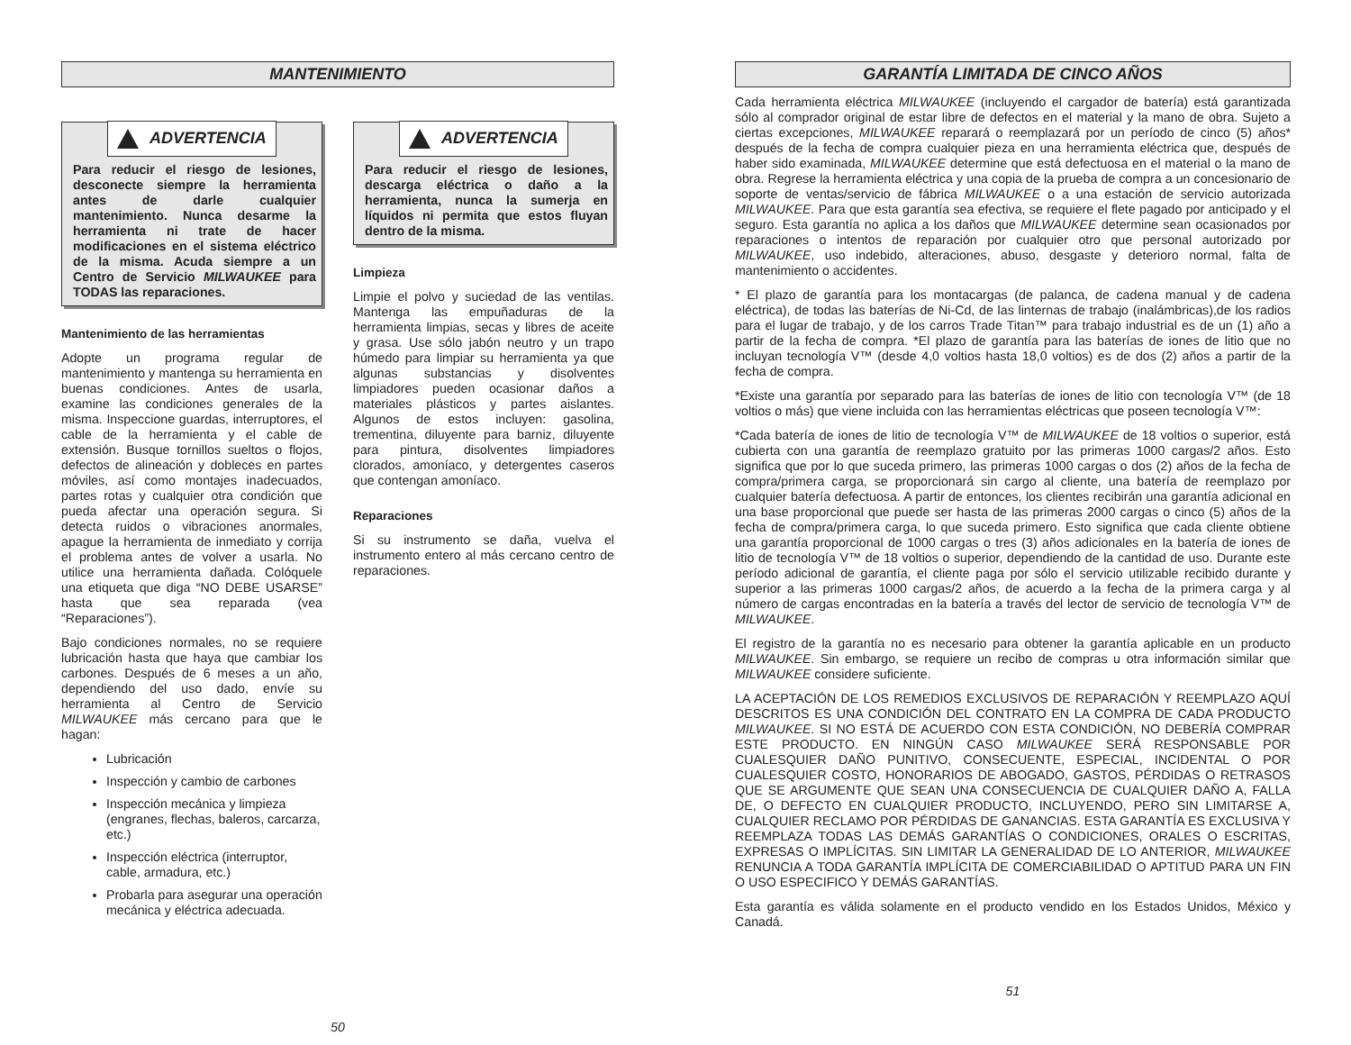MANTENIMIENTO
ADVERTENCIA
Para reducir el riesgo de lesiones, desconecte siempre la herramienta antes de darle cualquier mantenimiento. Nunca desarme la herramienta ni trate de hacer modificaciones en el sistema eléctrico de la misma. Acuda siempre a un Centro de Servicio MILWAUKEE para TODAS las reparaciones.
Mantenimiento de las herramientas
Adopte un programa regular de mantenimiento y mantenga su herramienta en buenas condiciones. Antes de usarla, examine las condiciones generales de la misma. Inspeccione guardas, interruptores, el cable de la herramienta y el cable de extensión. Busque tornillos sueltos o flojos, defectos de alineación y dobleces en partes móviles, así como montajes inadecuados, partes rotas y cualquier otra condición que pueda afectar una operación segura. Si detecta ruidos o vibraciones anormales, apague la herramienta de inmediato y corrija el problema antes de volver a usarla. No utilice una herramienta dañada. Colóquele una etiqueta que diga “NO DEBE USARSE” hasta que sea reparada (vea “Reparaciones”).
Bajo condiciones normales, no se requiere lubricación hasta que haya que cambiar los carbones. Después de 6 meses a un año, dependiendo del uso dado, envíe su herramienta al Centro de Servicio MILWAUKEE más cercano para que le hagan:
Lubricación
Inspección y cambio de carbones
Inspección mecánica y limpieza (engranes, flechas, baleros, carcarza, etc.)
Inspección eléctrica (interruptor, cable, armadura, etc.)
Probarla para asegurar una operación mecánica y eléctrica adecuada.
ADVERTENCIA
Para reducir el riesgo de lesiones, descarga eléctrica o daño a la herramienta, nunca la sumerja en líquidos ni permita que estos fluyan dentro de la misma.
Limpieza
Limpie el polvo y suciedad de las ventilas. Mantenga las empuñaduras de la herramienta limpias, secas y libres de aceite y grasa. Use sólo jabón neutro y un trapo húmedo para limpiar su herramienta ya que algunas substancias y disolventes limpiadores pueden ocasionar daños a materiales plásticos y partes aislantes. Algunos de estos incluyen: gasolina, trementina, diluyente para barniz, diluyente para pintura, disolventes limpiadores clorados, amoníaco, y detergentes caseros que contengan amoníaco.
Reparaciones
Si su instrumento se daña, vuelva el instrumento entero al más cercano centro de reparaciones.
50
GARANTÍA LIMITADA DE CINCO AÑOS
Cada herramienta eléctrica MILWAUKEE (incluyendo el cargador de batería) está garantizada sólo al comprador original de estar libre de defectos en el material y la mano de obra. Sujeto a ciertas excepciones, MILWAUKEE reparará o reemplazará por un período de cinco (5) años* después de la fecha de compra cualquier pieza en una herramienta eléctrica que, después de haber sido examinada, MILWAUKEE determine que está defectuosa en el material o la mano de obra. Regrese la herramienta eléctrica y una copia de la prueba de compra a un concesionario de soporte de ventas/servicio de fábrica MILWAUKEE o a una estación de servicio autorizada MILWAUKEE. Para que esta garantía sea efectiva, se requiere el flete pagado por anticipado y el seguro. Esta garantía no aplica a los daños que MILWAUKEE determine sean ocasionados por reparaciones o intentos de reparación por cualquier otro que personal autorizado por MILWAUKEE, uso indebido, alteraciones, abuso, desgaste y deterioro normal, falta de mantenimiento o accidentes.
* El plazo de garantía para los montacargas (de palanca, de cadena manual y de cadena eléctrica), de todas las baterías de Ni-Cd, de las linternas de trabajo (inalámbricas),de los radios para el lugar de trabajo, y de los carros Trade Titan™ para trabajo industrial es de un (1) año a partir de la fecha de compra. *El plazo de garantía para las baterías de iones de litio que no incluyan tecnología V™ (desde 4,0 voltios hasta 18,0 voltios) es de dos (2) años a partir de la fecha de compra.
*Existe una garantía por separado para las baterías de iones de litio con tecnología V™ (de 18 voltios o más) que viene incluida con las herramientas eléctricas que poseen tecnología V™:
*Cada batería de iones de litio de tecnología V™ de MILWAUKEE de 18 voltios o superior, está cubierta con una garantía de reemplazo gratuito por las primeras 1000 cargas/2 años. Esto significa que por lo que suceda primero, las primeras 1000 cargas o dos (2) años de la fecha de compra/primera carga, se proporcionará sin cargo al cliente, una batería de reemplazo por cualquier batería defectuosa. A partir de entonces, los clientes recibirán una garantía adicional en una base proporcional que puede ser hasta de las primeras 2000 cargas o cinco (5) años de la fecha de compra/primera carga, lo que suceda primero. Esto significa que cada cliente obtiene una garantía proporcional de 1000 cargas o tres (3) años adicionales en la batería de iones de litio de tecnología V™ de 18 voltios o superior, dependiendo de la cantidad de uso. Durante este período adicional de garantía, el cliente paga por sólo el servicio utilizable recibido durante y superior a las primeras 1000 cargas/2 años, de acuerdo a la fecha de la primera carga y al número de cargas encontradas en la batería a través del lector de servicio de tecnología V™ de MILWAUKEE.
El registro de la garantía no es necesario para obtener la garantía aplicable en un producto MILWAUKEE. Sin embargo, se requiere un recibo de compras u otra información similar que MILWAUKEE considere suficiente.
LA ACEPTACIÓN DE LOS REMEDIOS EXCLUSIVOS DE REPARACIÓN Y REEMPLAZO AQUÍ DESCRITOS ES UNA CONDICIÓN DEL CONTRATO EN LA COMPRA DE CADA PRODUCTO MILWAUKEE. SI NO ESTÁ DE ACUERDO CON ESTA CONDICIÓN, NO DEBERÍA COMPRAR ESTE PRODUCTO. EN NINGÚN CASO MILWAUKEE SERÁ RESPONSABLE POR CUALESQUIER DAÑO PUNITIVO, CONSECUENTE, ESPECIAL, INCIDENTAL O POR CUALESQUIER COSTO, HONORARIOS DE ABOGADO, GASTOS, PÉRDIDAS O RETRASOS QUE SE ARGUMENTE QUE SEAN UNA CONSECUENCIA DE CUALQUIER DAÑO A, FALLA DE, O DEFECTO EN CUALQUIER PRODUCTO, INCLUYENDO, PERO SIN LIMITARSE A, CUALQUIER RECLAMO POR PÉRDIDAS DE GANANCIAS. ESTA GARANTÍA ES EXCLUSIVA Y REEMPLAZA TODAS LAS DEMÁS GARANTÍAS O CONDICIONES, ORALES O ESCRITAS, EXPRESAS O IMPLÍCITAS. SIN LIMITAR LA GENERALIDAD DE LO ANTERIOR, MILWAUKEE RENUNCIA A TODA GARANTÍA IMPLÍCITA DE COMERCIABILIDAD O APTITUD PARA UN FIN O USO ESPECIFICO Y DEMÁS GARANTÍAS.
Esta garantía es válida solamente en el producto vendido en los Estados Unidos, México y Canadá.
51